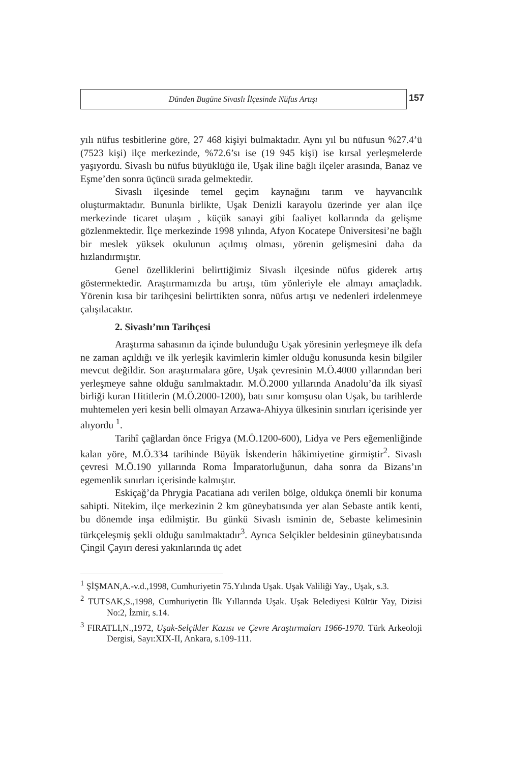Dünden Bugüne Sivaslı İlçesinde Nüfus Artışı
157
yılı nüfus tesbitlerine göre, 27 468 kişiyi bulmaktadır. Aynı yıl bu nüfusun %27.4’ü (7523 kişi) ilçe merkezinde, %72.6’sı ise (19 945 kişi) ise kırsal yerleşmelerde yaşıyordu. Sivaslı bu nüfus büyüklüğü ile, Uşak iline bağlı ilçeler arasında, Banaz ve Eşme’den sonra üçüncü sırada gelmektedir.
Sivaslı ilçesinde temel geçim kaynağını tarım ve hayvancılık oluşturmaktadır. Bununla birlikte, Uşak Denizli karayolu üzerinde yer alan ilçe merkezinde ticaret ulaşım , küçük sanayi gibi faaliyet kollarında da gelişme gözlenmektedir. İlçe merkezinde 1998 yılında, Afyon Kocatepe Üniversitesi’ne bağlı bir meslek yüksek okulunun açılmış olması, yörenin gelişmesini daha da hızlandırmıştır.
Genel özelliklerini belirttiğimiz Sivaslı ilçesinde nüfus giderek artış göstermektedir. Araştırmamızda bu artışı, tüm yönleriyle ele almayı amaçladık. Yörenin kısa bir tarihçesini belirttikten sonra, nüfus artışı ve nedenleri irdelenmeye çalışılacaktır.
2. Sivaslı’nın Tarihçesi
Araştırma sahasının da içinde bulunduğu Uşak yöresinin yerleşmeye ilk defa ne zaman açıldığı ve ilk yerleşik kavimlerin kimler olduğu konusunda kesin bilgiler mevcut değildir. Son araştırmalara göre, Uşak çevresinin M.Ö.4000 yıllarından beri yerleşmeye sahne olduğu sanılmaktadır. M.Ö.2000 yıllarında Anadolu’da ilk siyasî birliği kuran Hititlerin (M.Ö.2000-1200), batı sınır komşusu olan Uşak, bu tarihlerde muhtemelen yeri kesin belli olmayan Arzawa-Ahiyya ülkesinin sınırları içerisinde yer alıyordu <sup>1</sup>.
Tarihî çağlardan önce Frigya (M.Ö.1200-600), Lidya ve Pers eğemenliğinde kalan yöre, M.Ö.334 tarihinde Büyük İskenderin hâkimiyetine girmiştir<sup>2</sup>. Sivaslı çevresi M.Ö.190 yıllarında Roma İmparatorluğunun, daha sonra da Bizans’ın egemenlik sınırları içerisinde kalmıştır.
Eskiçağ’da Phrygia Pacatiana adı verilen bölge, oldukça önemli bir konuma sahipti. Nitekim, ilçe merkezinin 2 km güneybatısında yer alan Sebaste antik kenti, bu dönemde inşa edilmiştir. Bu günkü Sivaslı isminin de, Sebaste kelimesinin türkçeleşmiş şekli olduğu sanılmaktadır<sup>3</sup>. Ayrıca Selçikler beldesinin güneybatısında Çingil Çayırı deresi yakınlarında üç adet
<sup>1</sup> ŞİŞMAN,A.-v.d.,1998, Cumhuriyetin 75.Yılında Uşak. Uşak Valiliği Yay., Uşak, s.3.
<sup>2</sup> TUTSAK,S.,1998, Cumhuriyetin İlk Yıllarında Uşak. Uşak Belediyesi Kültür Yay, Dizisi No:2, İzmir, s.14.
<sup>3</sup> FIRATLI,N.,1972, Uşak-Selçikler Kazısı ve Çevre Araştırmaları 1966-1970. Türk Arkeoloji Dergisi, Sayı:XIX-II, Ankara, s.109-111.